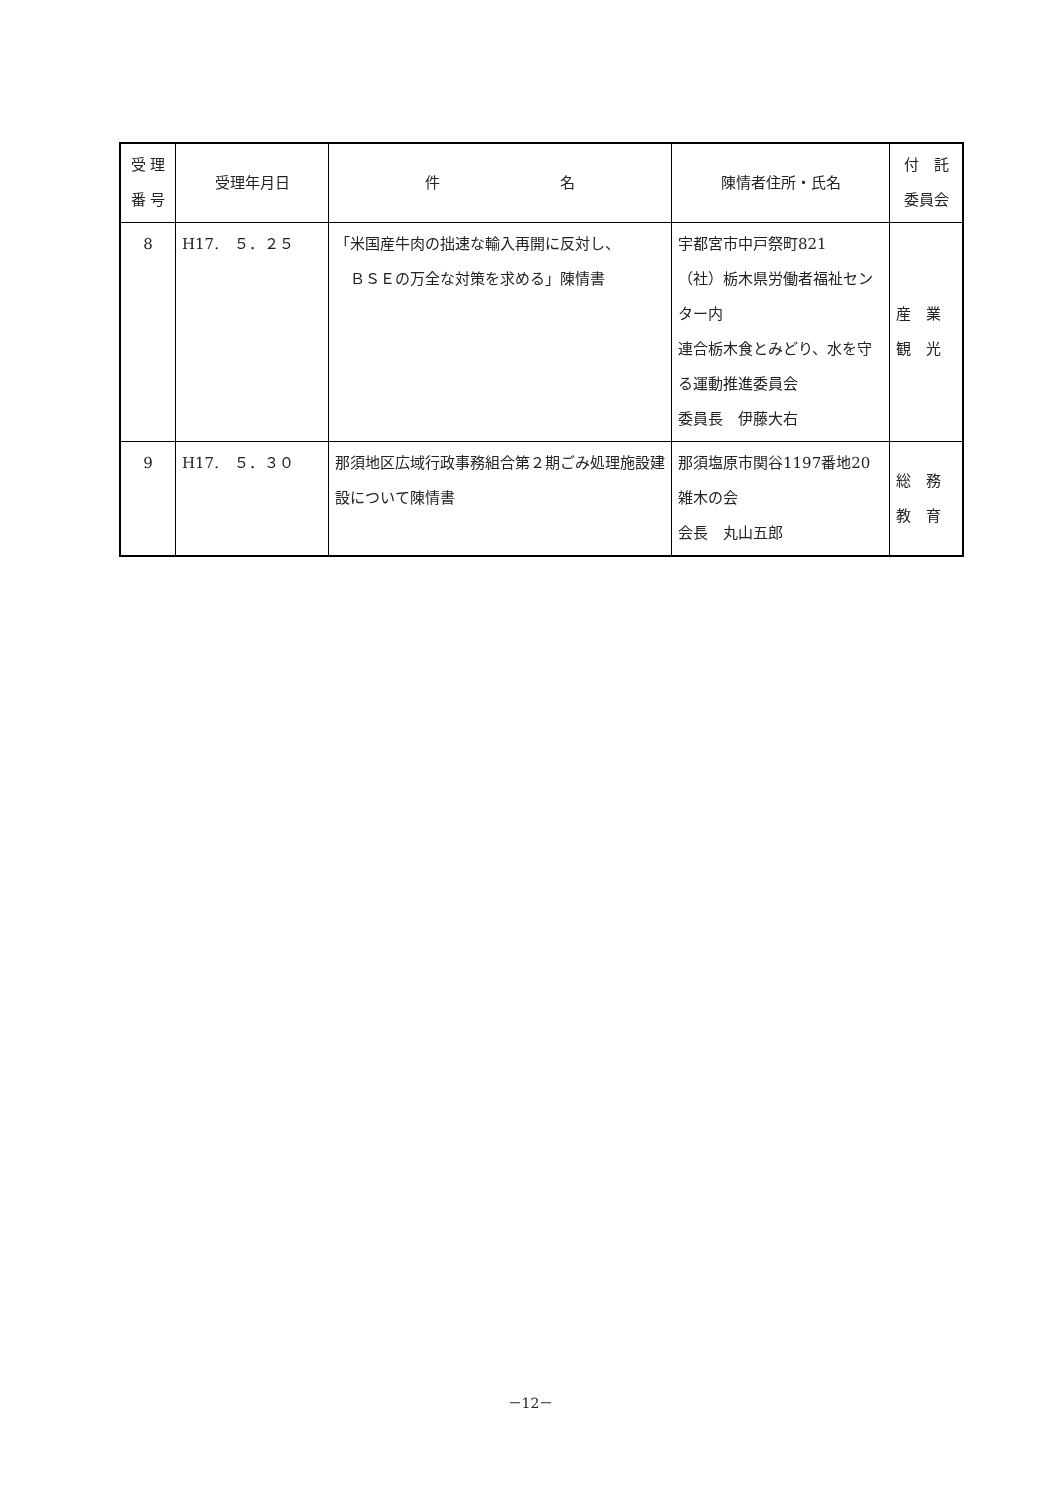| 受 理 番 号 | 受理年月日 | 件 名 | 陳情者住所・氏名 | 付 託 委員会 |
| --- | --- | --- | --- | --- |
| 8 | H17. ５．２５ | 「米国産牛肉の拙速な輸入再開に反対し、 ＢＳＥの万全な対策を求める」陳情書 | 宇都宮市中戸祭町821 （社）栃木県労働者福祉センター内 連合栃木食とみどり、水を守る運動推進委員会 委員長 伊藤大右 | 産 業 観 光 |
| 9 | H17. ５．３０ | 那須地区広域行政事務組合第２期ごみ処理施設建設について陳情書 | 那須塩原市関谷1197番地20 雑木の会 会長 丸山五郎 | 総 務 教 育 |
－12－